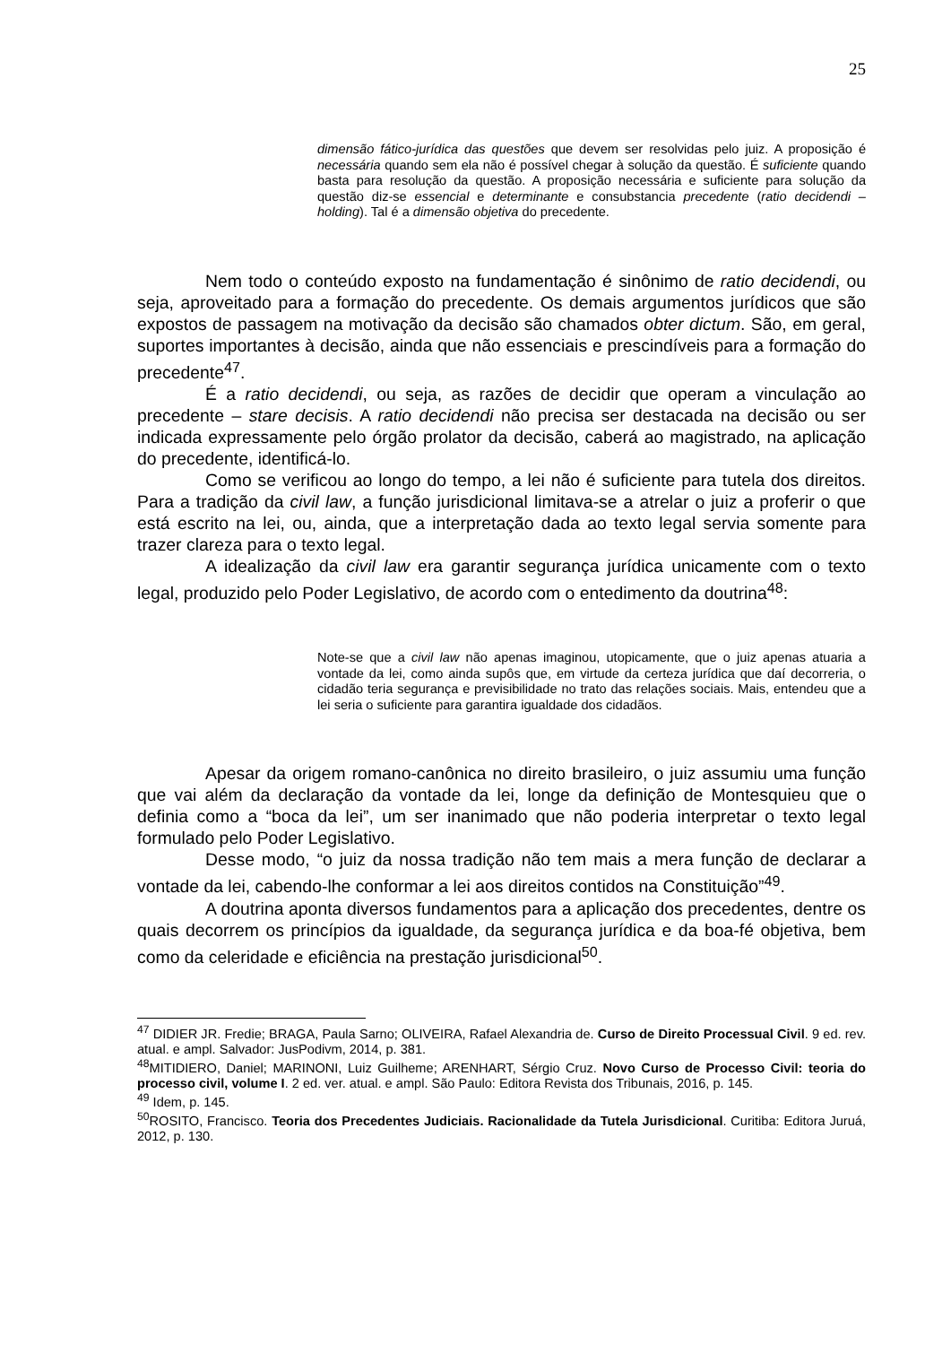25
dimensão fático-jurídica das questões que devem ser resolvidas pelo juiz. A proposição é necessária quando sem ela não é possível chegar à solução da questão. É suficiente quando basta para resolução da questão. A proposição necessária e suficiente para solução da questão diz-se essencial e determinante e consubstancia precedente (ratio decidendi – holding). Tal é a dimensão objetiva do precedente.
Nem todo o conteúdo exposto na fundamentação é sinônimo de ratio decidendi, ou seja, aproveitado para a formação do precedente. Os demais argumentos jurídicos que são expostos de passagem na motivação da decisão são chamados obter dictum. São, em geral, suportes importantes à decisão, ainda que não essenciais e prescindíveis para a formação do precedente<sup>47</sup>.
É a ratio decidendi, ou seja, as razões de decidir que operam a vinculação ao precedente – stare decisis. A ratio decidendi não precisa ser destacada na decisão ou ser indicada expressamente pelo órgão prolator da decisão, caberá ao magistrado, na aplicação do precedente, identificá-lo.
Como se verificou ao longo do tempo, a lei não é suficiente para tutela dos direitos. Para a tradição da civil law, a função jurisdicional limitava-se a atrelar o juiz a proferir o que está escrito na lei, ou, ainda, que a interpretação dada ao texto legal servia somente para trazer clareza para o texto legal.
A idealização da civil law era garantir segurança jurídica unicamente com o texto legal, produzido pelo Poder Legislativo, de acordo com o entedimento da doutrina<sup>48</sup>:
Note-se que a civil law não apenas imaginou, utopicamente, que o juiz apenas atuaria a vontade da lei, como ainda supôs que, em virtude da certeza jurídica que daí decorreria, o cidadão teria segurança e previsibilidade no trato das relações sociais. Mais, entendeu que a lei seria o suficiente para garantira igualdade dos cidadãos.
Apesar da origem romano-canônica no direito brasileiro, o juiz assumiu uma função que vai além da declaração da vontade da lei, longe da definição de Montesquieu que o definia como a “boca da lei”, um ser inanimado que não poderia interpretar o texto legal formulado pelo Poder Legislativo.
Desse modo, “o juiz da nossa tradição não tem mais a mera função de declarar a vontade da lei, cabendo-lhe conformar a lei aos direitos contidos na Constituição”<sup>49</sup>.
A doutrina aponta diversos fundamentos para a aplicação dos precedentes, dentre os quais decorrem os princípios da igualdade, da segurança jurídica e da boa-fé objetiva, bem como da celeridade e eficiência na prestação jurisdicional<sup>50</sup>.
<sup>47</sup> DIDIER JR. Fredie; BRAGA, Paula Sarno; OLIVEIRA, Rafael Alexandria de. Curso de Direito Processual Civil. 9 ed. rev. atual. e ampl. Salvador: JusPodivm, 2014, p. 381.
<sup>48</sup> MITIDIERO, Daniel; MARINONI, Luiz Guilheme; ARENHART, Sérgio Cruz. Novo Curso de Processo Civil: teoria do processo civil, volume I. 2 ed. ver. atual. e ampl. São Paulo: Editora Revista dos Tribunais, 2016, p. 145.
<sup>49</sup> Idem, p. 145.
<sup>50</sup> ROSITO, Francisco. Teoria dos Precedentes Judiciais. Racionalidade da Tutela Jurisdicional. Curitiba: Editora Juruá, 2012, p. 130.